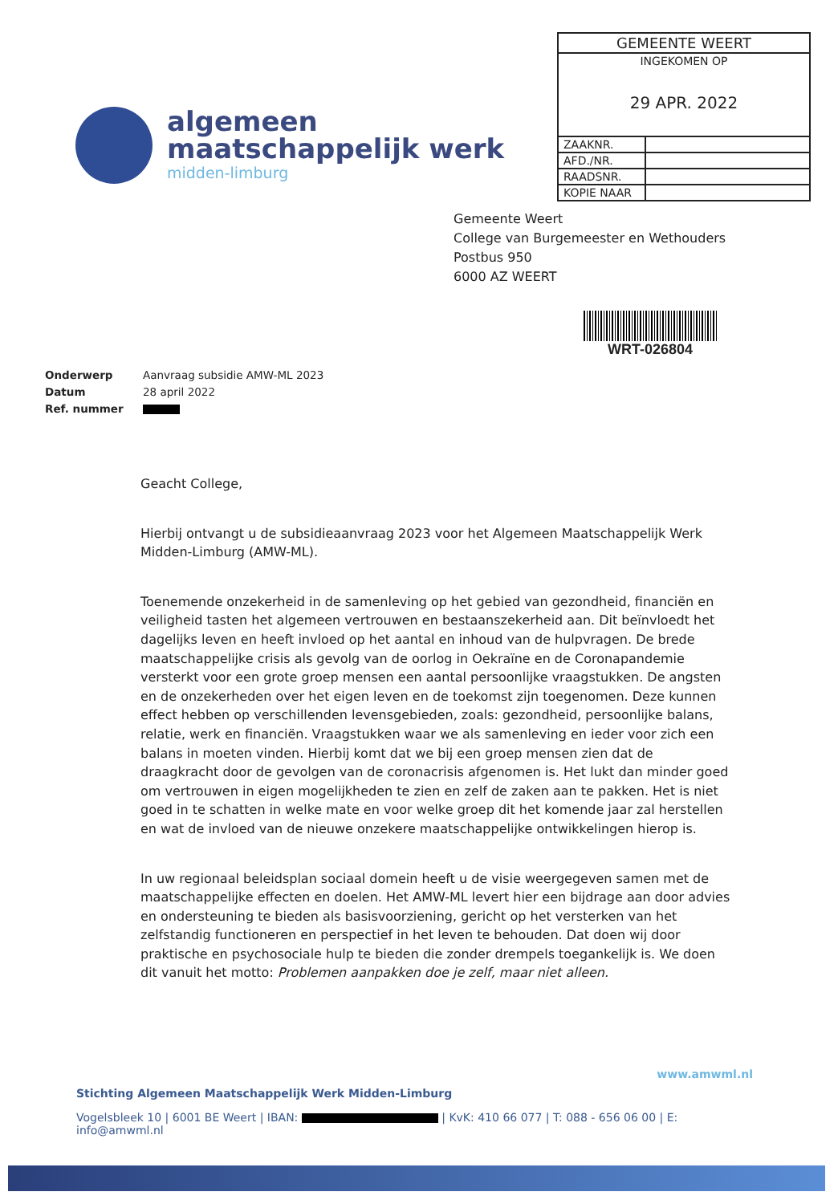algemeen
maatschappelijk werk
midden-limburg
| GEMEENTE WEERT | |
| INGEKOMEN OP 29 APR. 2022 | |
| ZAAKNR. | |
| AFD./NR. | |
| RAADSNR. | |
| KOPIE NAAR | |
Gemeente Weert
College van Burgemeester en Wethouders
Postbus 950
6000 AZ WEERT
WRT-026804
| Onderwerp | Aanvraag subsidie AMW-ML 2023 |
| Datum | 28 april 2022 |
| Ref. nummer | |
Geacht College,
Hierbij ontvangt u de subsidieaanvraag 2023 voor het Algemeen Maatschappelijk Werk Midden-Limburg (AMW-ML).
Toenemende onzekerheid in de samenleving op het gebied van gezondheid, financiën en veiligheid tasten het algemeen vertrouwen en bestaanszekerheid aan. Dit beïnvloedt het dagelijks leven en heeft invloed op het aantal en inhoud van de hulpvragen. De brede maatschappelijke crisis als gevolg van de oorlog in Oekraïne en de Coronapandemie versterkt voor een grote groep mensen een aantal persoonlijke vraagstukken. De angsten en de onzekerheden over het eigen leven en de toekomst zijn toegenomen. Deze kunnen effect hebben op verschillenden levensgebieden, zoals: gezondheid, persoonlijke balans, relatie, werk en financiën. Vraagstukken waar we als samenleving en ieder voor zich een balans in moeten vinden. Hierbij komt dat we bij een groep mensen zien dat de draagkracht door de gevolgen van de coronacrisis afgenomen is. Het lukt dan minder goed om vertrouwen in eigen mogelijkheden te zien en zelf de zaken aan te pakken. Het is niet goed in te schatten in welke mate en voor welke groep dit het komende jaar zal herstellen en wat de invloed van de nieuwe onzekere maatschappelijke ontwikkelingen hierop is.
In uw regionaal beleidsplan sociaal domein heeft u de visie weergegeven samen met de maatschappelijke effecten en doelen. Het AMW-ML levert hier een bijdrage aan door advies en ondersteuning te bieden als basisvoorziening, gericht op het versterken van het zelfstandig functioneren en perspectief in het leven te behouden. Dat doen wij door praktische en psychosociale hulp te bieden die zonder drempels toegankelijk is. We doen dit vanuit het motto: Problemen aanpakken doe je zelf, maar niet alleen.
www.amwml.nl
Stichting Algemeen Maatschappelijk Werk Midden-Limburg
Vogelsbleek 10 | 6001 BE Weert | IBAN: | KvK: 410 66 077 | T: 088 - 656 06 00 | E: info@amwml.nl